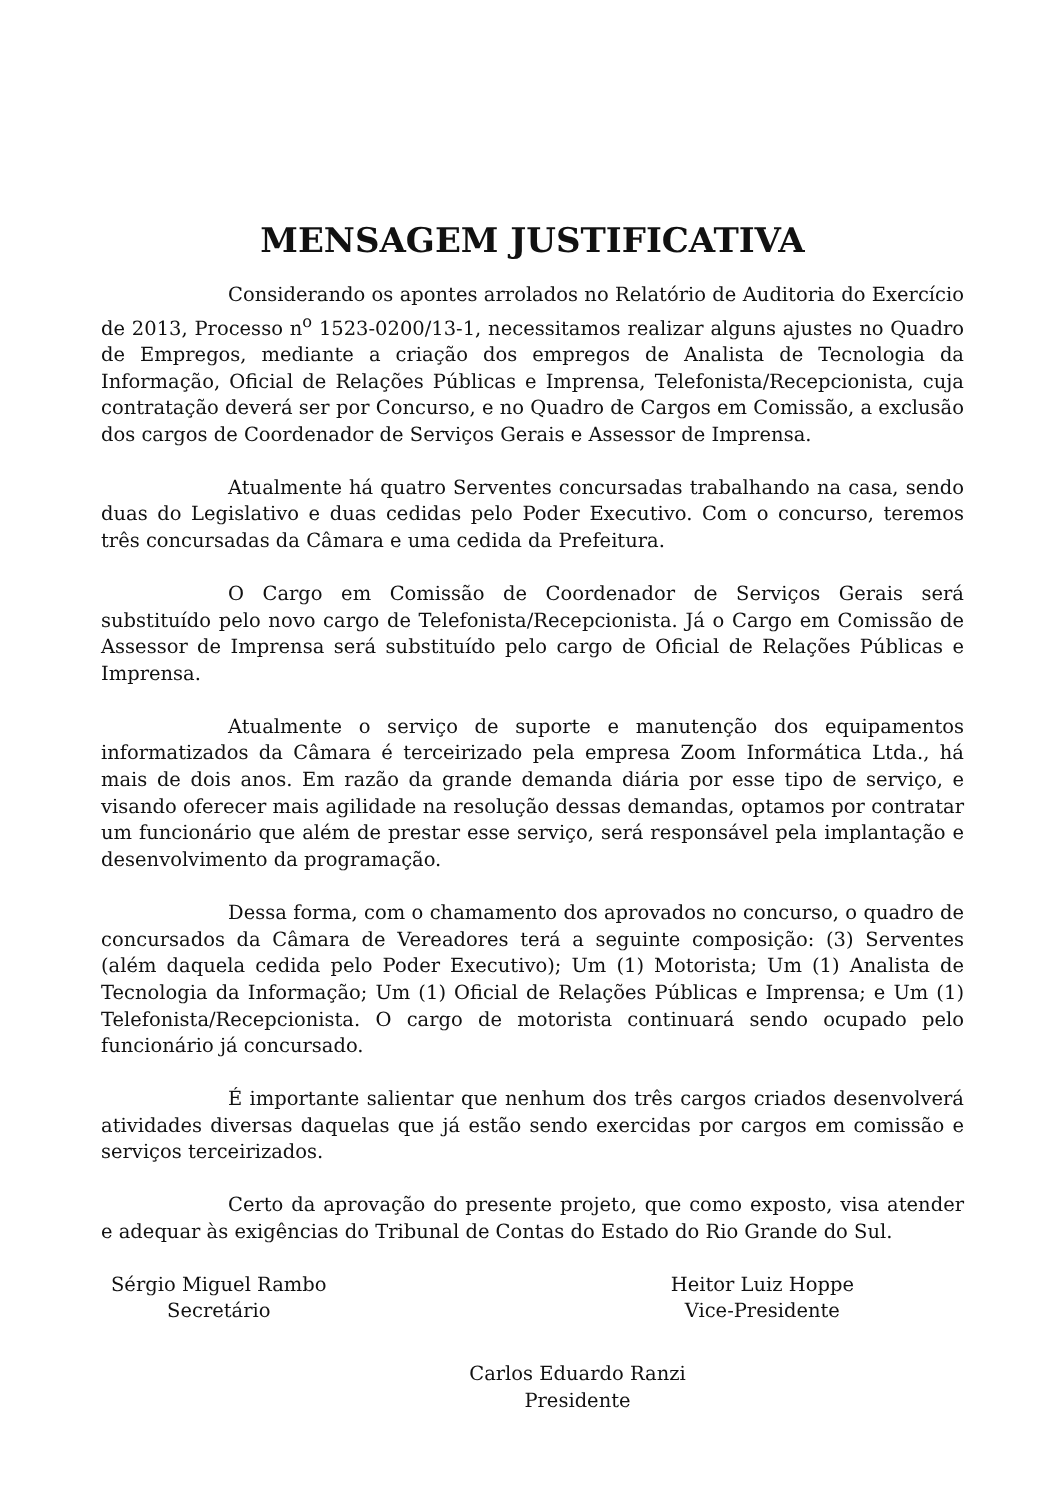MENSAGEM JUSTIFICATIVA
Considerando os apontes arrolados no Relatório de Auditoria do Exercício de 2013, Processo n<sup>o</sup> 1523-0200/13-1, necessitamos realizar alguns ajustes no Quadro de Empregos, mediante a criação dos empregos de Analista de Tecnologia da Informação, Oficial de Relações Públicas e Imprensa, Telefonista/Recepcionista, cuja contratação deverá ser por Concurso, e no Quadro de Cargos em Comissão, a exclusão dos cargos de Coordenador de Serviços Gerais e Assessor de Imprensa.
Atualmente há quatro Serventes concursadas trabalhando na casa, sendo duas do Legislativo e duas cedidas pelo Poder Executivo. Com o concurso, teremos três concursadas da Câmara e uma cedida da Prefeitura.
O Cargo em Comissão de Coordenador de Serviços Gerais será substituído pelo novo cargo de Telefonista/Recepcionista. Já o Cargo em Comissão de Assessor de Imprensa será substituído pelo cargo de Oficial de Relações Públicas e Imprensa.
Atualmente o serviço de suporte e manutenção dos equipamentos informatizados da Câmara é terceirizado pela empresa Zoom Informática Ltda., há mais de dois anos. Em razão da grande demanda diária por esse tipo de serviço, e visando oferecer mais agilidade na resolução dessas demandas, optamos por contratar um funcionário que além de prestar esse serviço, será responsável pela implantação e desenvolvimento da programação.
Dessa forma, com o chamamento dos aprovados no concurso, o quadro de concursados da Câmara de Vereadores terá a seguinte composição: (3) Serventes (além daquela cedida pelo Poder Executivo); Um (1) Motorista; Um (1) Analista de Tecnologia da Informação; Um (1) Oficial de Relações Públicas e Imprensa; e Um (1) Telefonista/Recepcionista. O cargo de motorista continuará sendo ocupado pelo funcionário já concursado.
É importante salientar que nenhum dos três cargos criados desenvolverá atividades diversas daquelas que já estão sendo exercidas por cargos em comissão e serviços terceirizados.
Certo da aprovação do presente projeto, que como exposto, visa atender e adequar às exigências do Tribunal de Contas do Estado do Rio Grande do Sul.
Sérgio Miguel Rambo
Secretário
Heitor Luiz Hoppe
Vice-Presidente
Carlos Eduardo Ranzi
Presidente